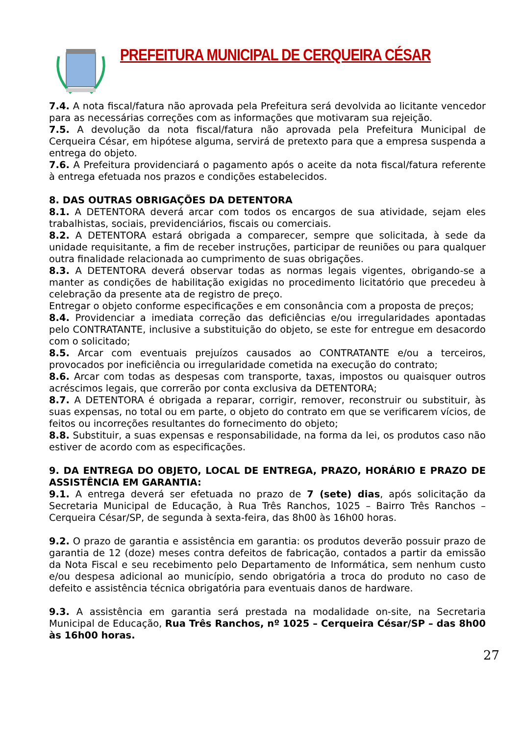PREFEITURA MUNICIPAL DE CERQUEIRA CÉSAR
7.4. A nota fiscal/fatura não aprovada pela Prefeitura será devolvida ao licitante vencedor para as necessárias correções com as informações que motivaram sua rejeição.
7.5. A devolução da nota fiscal/fatura não aprovada pela Prefeitura Municipal de Cerqueira César, em hipótese alguma, servirá de pretexto para que a empresa suspenda a entrega do objeto.
7.6. A Prefeitura providenciará o pagamento após o aceite da nota fiscal/fatura referente à entrega efetuada nos prazos e condições estabelecidos.
8. DAS OUTRAS OBRIGAÇÕES DA DETENTORA
8.1. A DETENTORA deverá arcar com todos os encargos de sua atividade, sejam eles trabalhistas, sociais, previdenciários, fiscais ou comerciais.
8.2. A DETENTORA estará obrigada a comparecer, sempre que solicitada, à sede da unidade requisitante, a fim de receber instruções, participar de reuniões ou para qualquer outra finalidade relacionada ao cumprimento de suas obrigações.
8.3. A DETENTORA deverá observar todas as normas legais vigentes, obrigando-se a manter as condições de habilitação exigidas no procedimento licitatório que precedeu à celebração da presente ata de registro de preço.
Entregar o objeto conforme especificações e em consonância com a proposta de preços;
8.4. Providenciar a imediata correção das deficiências e/ou irregularidades apontadas pelo CONTRATANTE, inclusive a substituição do objeto, se este for entregue em desacordo com o solicitado;
8.5. Arcar com eventuais prejuízos causados ao CONTRATANTE e/ou a terceiros, provocados por ineficiência ou irregularidade cometida na execução do contrato;
8.6. Arcar com todas as despesas com transporte, taxas, impostos ou quaisquer outros acréscimos legais, que correrão por conta exclusiva da DETENTORA;
8.7. A DETENTORA é obrigada a reparar, corrigir, remover, reconstruir ou substituir, às suas expensas, no total ou em parte, o objeto do contrato em que se verificarem vícios, de feitos ou incorreções resultantes do fornecimento do objeto;
8.8. Substituir, a suas expensas e responsabilidade, na forma da lei, os produtos caso não estiver de acordo com as especificações.
9. DA ENTREGA DO OBJETO, LOCAL DE ENTREGA, PRAZO, HORÁRIO E PRAZO DE ASSISTÊNCIA EM GARANTIA:
9.1. A entrega deverá ser efetuada no prazo de 7 (sete) dias, após solicitação da Secretaria Municipal de Educação, à Rua Três Ranchos, 1025 – Bairro Três Ranchos – Cerqueira César/SP, de segunda à sexta-feira, das 8h00 às 16h00 horas.
9.2. O prazo de garantia e assistência em garantia: os produtos deverão possuir prazo de garantia de 12 (doze) meses contra defeitos de fabricação, contados a partir da emissão da Nota Fiscal e seu recebimento pelo Departamento de Informática, sem nenhum custo e/ou despesa adicional ao município, sendo obrigatória a troca do produto no caso de defeito e assistência técnica obrigatória para eventuais danos de hardware.
9.3. A assistência em garantia será prestada na modalidade on-site, na Secretaria Municipal de Educação, Rua Três Ranchos, nº 1025 – Cerqueira César/SP – das 8h00 às 16h00 horas.
27